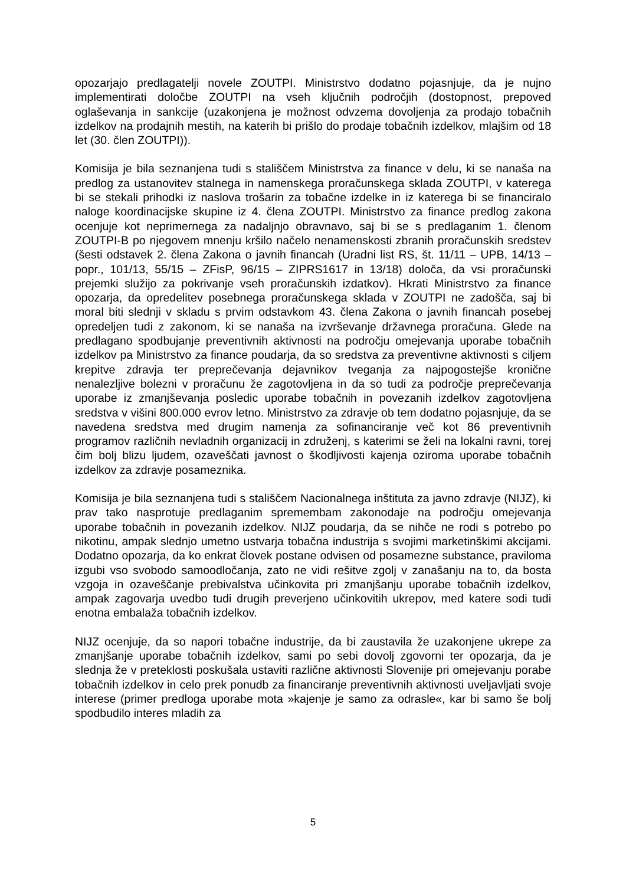opozarjajo predlagatelji novele ZOUTPI. Ministrstvo dodatno pojasnjuje, da je nujno implementirati določbe ZOUTPI na vseh ključnih področjih (dostopnost, prepoved oglaševanja in sankcije (uzakonjena je možnost odvzema dovoljenja za prodajo tobačnih izdelkov na prodajnih mestih, na katerih bi prišlo do prodaje tobačnih izdelkov, mlajšim od 18 let (30. člen ZOUTPI)).
Komisija je bila seznanjena tudi s stališčem Ministrstva za finance v delu, ki se nanaša na predlog za ustanovitev stalnega in namenskega proračunskega sklada ZOUTPI, v katerega bi se stekali prihodki iz naslova trošarin za tobačne izdelke in iz katerega bi se financiralo naloge koordinacijske skupine iz 4. člena ZOUTPI. Ministrstvo za finance predlog zakona ocenjuje kot neprimernega za nadaljnjo obravnavo, saj bi se s predlaganim 1. členom ZOUTPI-B po njegovem mnenju kršilo načelo nenamenskosti zbranih proračunskih sredstev (šesti odstavek 2. člena Zakona o javnih financah (Uradni list RS, št. 11/11 – UPB, 14/13 – popr., 101/13, 55/15 – ZFisP, 96/15 – ZIPRS1617 in 13/18) določa, da vsi proračunski prejemki služijo za pokrivanje vseh proračunskih izdatkov). Hkrati Ministrstvo za finance opozarja, da opredelitev posebnega proračunskega sklada v ZOUTPI ne zadošča, saj bi moral biti slednji v skladu s prvim odstavkom 43. člena Zakona o javnih financah posebej opredeljen tudi z zakonom, ki se nanaša na izvrševanje državnega proračuna. Glede na predlagano spodbujanje preventivnih aktivnosti na področju omejevanja uporabe tobačnih izdelkov pa Ministrstvo za finance poudarja, da so sredstva za preventivne aktivnosti s ciljem krepitve zdravja ter preprečevanja dejavnikov tveganja za najpogostejše kronične nenalezljive bolezni v proračunu že zagotovljena in da so tudi za področje preprečevanja uporabe iz zmanjševanja posledic uporabe tobačnih in povezanih izdelkov zagotovljena sredstva v višini 800.000 evrov letno. Ministrstvo za zdravje ob tem dodatno pojasnjuje, da se navedena sredstva med drugim namenja za sofinanciranje več kot 86 preventivnih programov različnih nevladnih organizacij in združenj, s katerimi se želi na lokalni ravni, torej čim bolj blizu ljudem, ozaveščati javnost o škodljivosti kajenja oziroma uporabe tobačnih izdelkov za zdravje posameznika.
Komisija je bila seznanjena tudi s stališčem Nacionalnega inštituta za javno zdravje (NIJZ), ki prav tako nasprotuje predlaganim spremembam zakonodaje na področju omejevanja uporabe tobačnih in povezanih izdelkov. NIJZ poudarja, da se nihče ne rodi s potrebo po nikotinu, ampak slednjo umetno ustvarja tobačna industrija s svojimi marketinškimi akcijami. Dodatno opozarja, da ko enkrat človek postane odvisen od posamezne substance, praviloma izgubi vso svobodo samoodločanja, zato ne vidi rešitve zgolj v zanašanju na to, da bosta vzgoja in ozaveščanje prebivalstva učinkovita pri zmanjšanju uporabe tobačnih izdelkov, ampak zagovarja uvedbo tudi drugih preverjeno učinkovitih ukrepov, med katere sodi tudi enotna embalaža tobačnih izdelkov.
NIJZ ocenjuje, da so napori tobačne industrije, da bi zaustavila že uzakonjene ukrepe za zmanjšanje uporabe tobačnih izdelkov, sami po sebi dovolj zgovorni ter opozarja, da je slednja že v preteklosti poskušala ustaviti različne aktivnosti Slovenije pri omejevanju porabe tobačnih izdelkov in celo prek ponudb za financiranje preventivnih aktivnosti uveljavljati svoje interese (primer predloga uporabe mota »kajenje je samo za odrasle«, kar bi samo še bolj spodbudilo interes mladih za
5